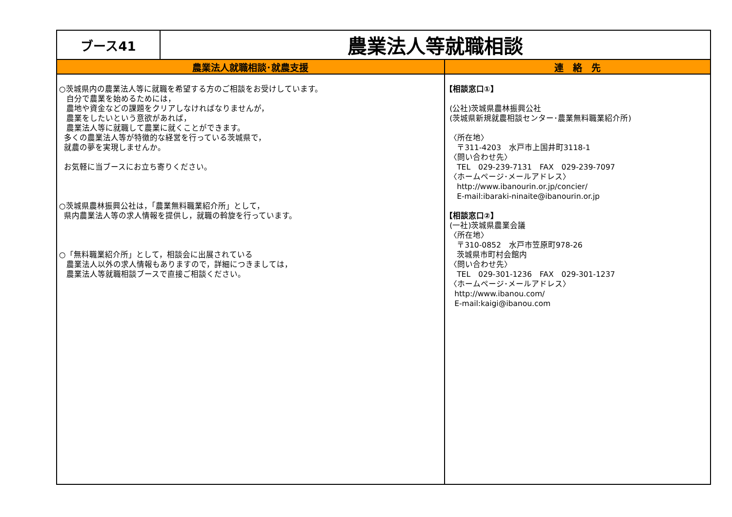| ブース41 | 農業法人等就職相談 | |
| 農業法人就職相談･就農支援 | | 連 絡 先 |
| ○茨城県内の農業法人等に就職を希望する方のご相談をお受けしています。 自分で農業を始めるためには， 農地や資金などの課題をクリアしなければなりませんが， 農業をしたいという意欲があれば， 農業法人等に就職して農業に就くことができます。 多くの農業法人等が特徴的な経営を行っている茨城県で， 就農の夢を実現しませんか。 お気軽に当ブースにお立ち寄りください。 ○茨城県農林振興公社は，「農業無料職業紹介所」として， 県内農業法人等の求人情報を提供し，就職の斡旋を行っています。 ○「無料職業紹介所」として，相談会に出展されている 農業法人以外の求人情報もありますので，詳細につきましては， 農業法人等就職相談ブースで直接ご相談ください。 | | 【相談窓口①】 (公社)茨城県農林振興公社 (茨城県新規就農相談センター･農業無料職業紹介所) 〈所在地〉 〒311-4203 水戸市上国井町3118-1 〈問い合わせ先〉 TEL 029-239-7131 FAX 029-239-7097 〈ホームページ･メールアドレス〉 http://www.ibanourin.or.jp/concier/ E-mail:ibaraki-ninaite@ibanourin.or.jp 【相談窓口②】 (一社)茨城県農業会議 〈所在地〉 〒310-0852 水戸市笠原町978-26 茨城県市町村会館内 〈問い合わせ先〉 TEL 029-301-1236 FAX 029-301-1237 〈ホームページ･メールアドレス〉 http://www.ibanou.com/ E-mail:kaigi@ibanou.com |